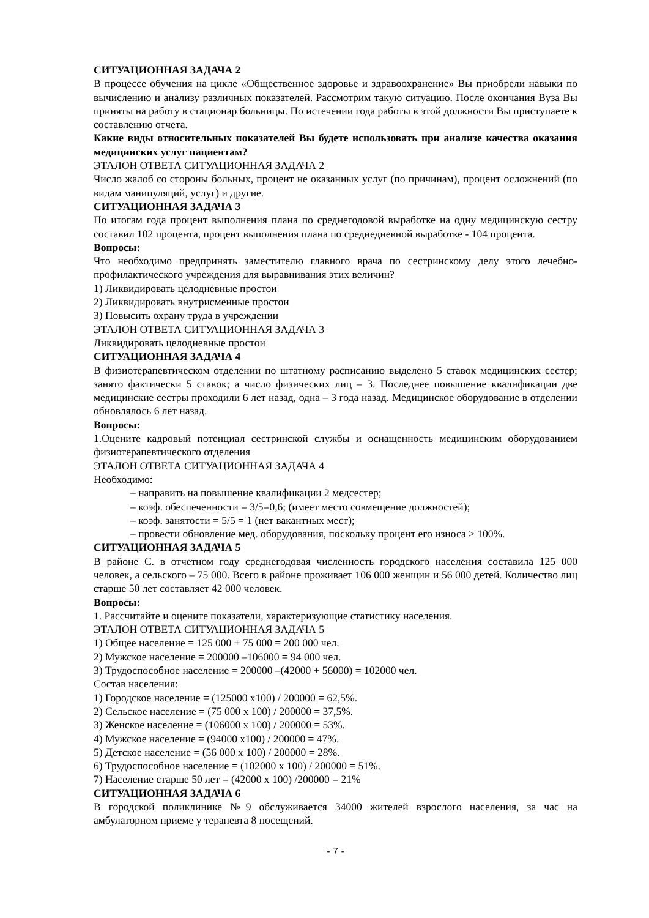СИТУАЦИОННАЯ ЗАДАЧА 2
В процессе обучения на цикле «Общественное здоровье и здравоохранение» Вы приобрели навыки по вычислению и анализу различных показателей. Рассмотрим такую ситуацию. После окончания Вуза Вы приняты на работу в стационар больницы. По истечении года работы в этой должности Вы приступаете к составлению отчета.
Какие виды относительных показателей Вы будете использовать при анализе качества оказания медицинских услуг пациентам?
ЭТАЛОН ОТВЕТА СИТУАЦИОННАЯ ЗАДАЧА 2
Число жалоб со стороны больных, процент не оказанных услуг (по причинам), процент осложнений (по видам манипуляций, услуг) и другие.
СИТУАЦИОННАЯ ЗАДАЧА 3
По итогам года процент выполнения плана по среднегодовой выработке на одну медицинскую сестру составил 102 процента, процент выполнения плана по среднедневной выработке - 104 процента.
Вопросы:
Что необходимо предпринять заместителю главного врача по сестринскому делу этого лечебно-профилактического учреждения для выравнивания этих величин?
1) Ликвидировать целодневные простои
2) Ликвидировать внутрисменные простои
3) Повысить охрану труда в учреждении
ЭТАЛОН ОТВЕТА СИТУАЦИОННАЯ ЗАДАЧА 3
Ликвидировать целодневные простои
СИТУАЦИОННАЯ ЗАДАЧА 4
В физиотерапевтическом отделении по штатному расписанию выделено 5 ставок медицинских сестер; занято фактически 5 ставок; а число физических лиц – 3. Последнее повышение квалификации две медицинские сестры проходили 6 лет назад, одна – 3 года назад. Медицинское оборудование в отделении обновлялось 6 лет назад.
Вопросы:
1.Оцените кадровый потенциал сестринской службы и оснащенность медицинским оборудованием физиотерапевтического отделения
ЭТАЛОН ОТВЕТА СИТУАЦИОННАЯ ЗАДАЧА 4
Необходимо:
– направить на повышение квалификации 2 медсестер;
– коэф. обеспеченности = 3/5=0,6; (имеет место совмещение должностей);
– коэф. занятости = 5/5 = 1 (нет вакантных мест);
– провести обновление мед. оборудования, поскольку процент его износа > 100%.
СИТУАЦИОННАЯ ЗАДАЧА 5
В районе С. в отчетном году среднегодовая численность городского населения составила 125 000 человек, а сельского – 75 000. Всего в районе проживает 106 000 женщин и 56 000 детей. Количество лиц старше 50 лет составляет 42 000 человек.
Вопросы:
1. Рассчитайте и оцените показатели, характеризующие статистику населения.
ЭТАЛОН ОТВЕТА СИТУАЦИОННАЯ ЗАДАЧА 5
1) Общее население = 125 000 + 75 000 = 200 000 чел.
2) Мужское население = 200000 –106000 = 94 000 чел.
3) Трудоспособное население = 200000 –(42000 + 56000) = 102000 чел.
Состав населения:
1) Городское население = (125000 x100) / 200000 = 62,5%.
2) Сельское население = (75 000 x 100) / 200000 = 37,5%.
3) Женское население = (106000 x 100) / 200000 = 53%.
4) Мужское население = (94000 x100) / 200000 = 47%.
5) Детское население = (56 000 x 100) / 200000 = 28%.
6) Трудоспособное население = (102000 x 100) / 200000 = 51%.
7) Население старше 50 лет = (42000 x 100) /200000 = 21%
СИТУАЦИОННАЯ ЗАДАЧА 6
В городской поликлинике №9 обслуживается 34000 жителей взрослого населения, за час на амбулаторном приеме у терапевта 8 посещений.
- 7 -